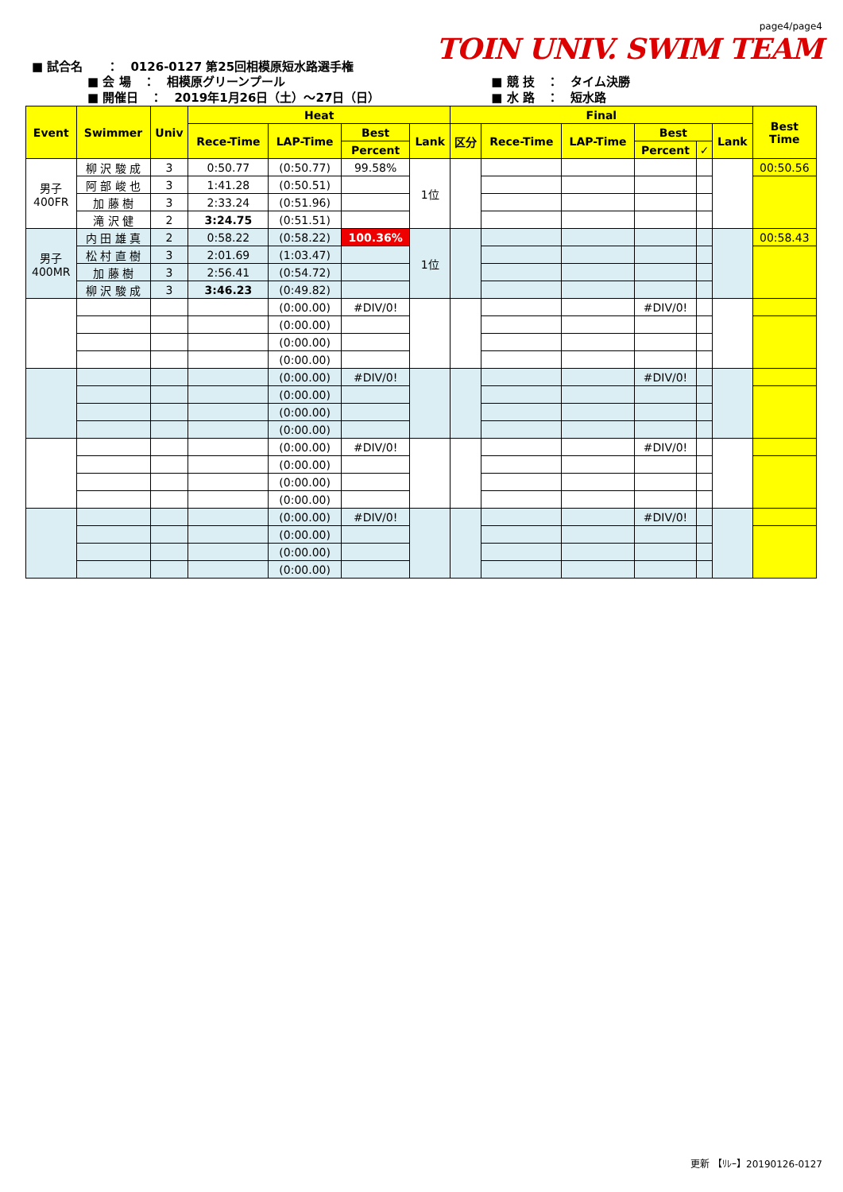■ 試合名　　：　0126-0127 第25回相模原短水路選手権
page4/page4
TOIN UNIV. SWIM TEAM
■ 会 場　：　相模原グリーンプール
■ 開催日　：　2019年1月26日（土）～27日（日）
■ 競 技　：　タイム決勝
■ 水 路　：　短水路
| Event | Swimmer | Univ | Heat | | | | Final | | | | | | Best Time |
| --- | --- | --- | --- | --- | --- | --- | --- | --- | --- | --- | --- | --- | --- |
| | | | Rece-Time | LAP-Time | Best | Lank | 区分 | Rece-Time | LAP-Time | Best | | Lank | |
| | | | | | Percent | | | | | Percent | ✓ | | |
| 男子 400FR | 柳 沢 駿 成 | 3 | 0:50.77 | (0:50.77) | 99.58% | 1位 | | | | | | | 00:50.56 |
| | 阿 部 峻 也 | 3 | 1:41.28 | (0:50.51) | | | | | | | | | |
| | 加 藤 樹 | 3 | 2:33.24 | (0:51.96) | | | | | | | | | |
| | 滝 沢 健 | 2 | 3:24.75 | (0:51.51) | | | | | | | | | |
| 男子 400MR | 内 田 雄 真 | 2 | 0:58.22 | (0:58.22) | 100.36% | 1位 | | | | | | | 00:58.43 |
| | 松 村 直 樹 | 3 | 2:01.69 | (1:03.47) | | | | | | | | | |
| | 加 藤 樹 | 3 | 2:56.41 | (0:54.72) | | | | | | | | | |
| | 柳 沢 駿 成 | 3 | 3:46.23 | (0:49.82) | | | | | | | | | |
| | | | | (0:00.00) | #DIV/0! | | | | | #DIV/0! | | | |
| | | | | (0:00.00) | | | | | | | | | |
| | | | | (0:00.00) | | | | | | | | | |
| | | | | (0:00.00) | | | | | | | | | |
| | | | | (0:00.00) | #DIV/0! | | | | | #DIV/0! | | | |
| | | | | (0:00.00) | | | | | | | | | |
| | | | | (0:00.00) | | | | | | | | | |
| | | | | (0:00.00) | | | | | | | | | |
| | | | | (0:00.00) | #DIV/0! | | | | | #DIV/0! | | | |
| | | | | (0:00.00) | | | | | | | | | |
| | | | | (0:00.00) | | | | | | | | | |
| | | | | (0:00.00) | | | | | | | | | |
| | | | | (0:00.00) | #DIV/0! | | | | | #DIV/0! | | | |
| | | | | (0:00.00) | | | | | | | | | |
| | | | | (0:00.00) | | | | | | | | | |
| | | | | (0:00.00) | | | | | | | | | |
更新 【ﾘﾚｰ】20190126-0127